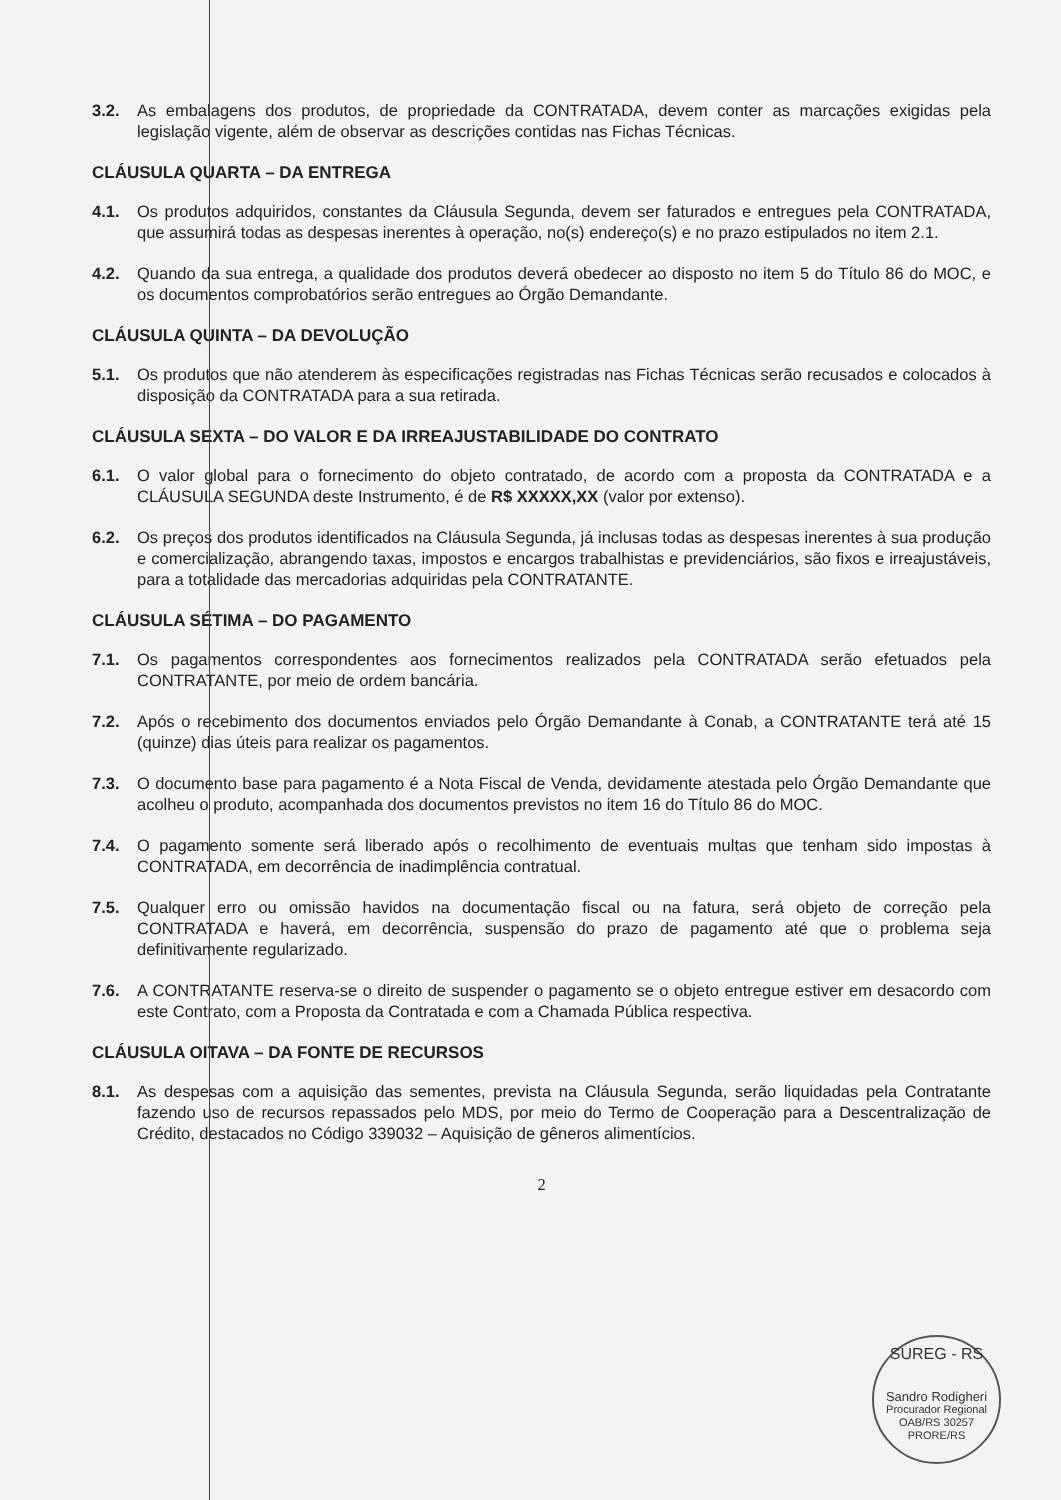3.2. As embalagens dos produtos, de propriedade da CONTRATADA, devem conter as marcações exigidas pela legislação vigente, além de observar as descrições contidas nas Fichas Técnicas.
CLÁUSULA QUARTA – DA ENTREGA
4.1. Os produtos adquiridos, constantes da Cláusula Segunda, devem ser faturados e entregues pela CONTRATADA, que assumirá todas as despesas inerentes à operação, no(s) endereço(s) e no prazo estipulados no item 2.1.
4.2. Quando da sua entrega, a qualidade dos produtos deverá obedecer ao disposto no item 5 do Título 86 do MOC, e os documentos comprobatórios serão entregues ao Órgão Demandante.
CLÁUSULA QUINTA – DA DEVOLUÇÃO
5.1. Os produtos que não atenderem às especificações registradas nas Fichas Técnicas serão recusados e colocados à disposição da CONTRATADA para a sua retirada.
CLÁUSULA SEXTA – DO VALOR E DA IRREAJUSTABILIDADE DO CONTRATO
6.1. O valor global para o fornecimento do objeto contratado, de acordo com a proposta da CONTRATADA e a CLÁUSULA SEGUNDA deste Instrumento, é de R$ XXXXX,XX (valor por extenso).
6.2. Os preços dos produtos identificados na Cláusula Segunda, já inclusas todas as despesas inerentes à sua produção e comercialização, abrangendo taxas, impostos e encargos trabalhistas e previdenciários, são fixos e irreajustáveis, para a totalidade das mercadorias adquiridas pela CONTRATANTE.
CLÁUSULA SÉTIMA – DO PAGAMENTO
7.1. Os pagamentos correspondentes aos fornecimentos realizados pela CONTRATADA serão efetuados pela CONTRATANTE, por meio de ordem bancária.
7.2. Após o recebimento dos documentos enviados pelo Órgão Demandante à Conab, a CONTRATANTE terá até 15 (quinze) dias úteis para realizar os pagamentos.
7.3. O documento base para pagamento é a Nota Fiscal de Venda, devidamente atestada pelo Órgão Demandante que acolheu o produto, acompanhada dos documentos previstos no item 16 do Título 86 do MOC.
7.4. O pagamento somente será liberado após o recolhimento de eventuais multas que tenham sido impostas à CONTRATADA, em decorrência de inadimplência contratual.
7.5. Qualquer erro ou omissão havidos na documentação fiscal ou na fatura, será objeto de correção pela CONTRATADA e haverá, em decorrência, suspensão do prazo de pagamento até que o problema seja definitivamente regularizado.
7.6. A CONTRATANTE reserva-se o direito de suspender o pagamento se o objeto entregue estiver em desacordo com este Contrato, com a Proposta da Contratada e com a Chamada Pública respectiva.
CLÁUSULA OITAVA – DA FONTE DE RECURSOS
8.1. As despesas com a aquisição das sementes, prevista na Cláusula Segunda, serão liquidadas pela Contratante fazendo uso de recursos repassados pelo MDS, por meio do Termo de Cooperação para a Descentralização de Crédito, destacados no Código 339032 – Aquisição de gêneros alimentícios.
2
SUREG - RS
Sandro Rodigheri
Procurador Regional
OAB/RS 30257
PRORE/RS